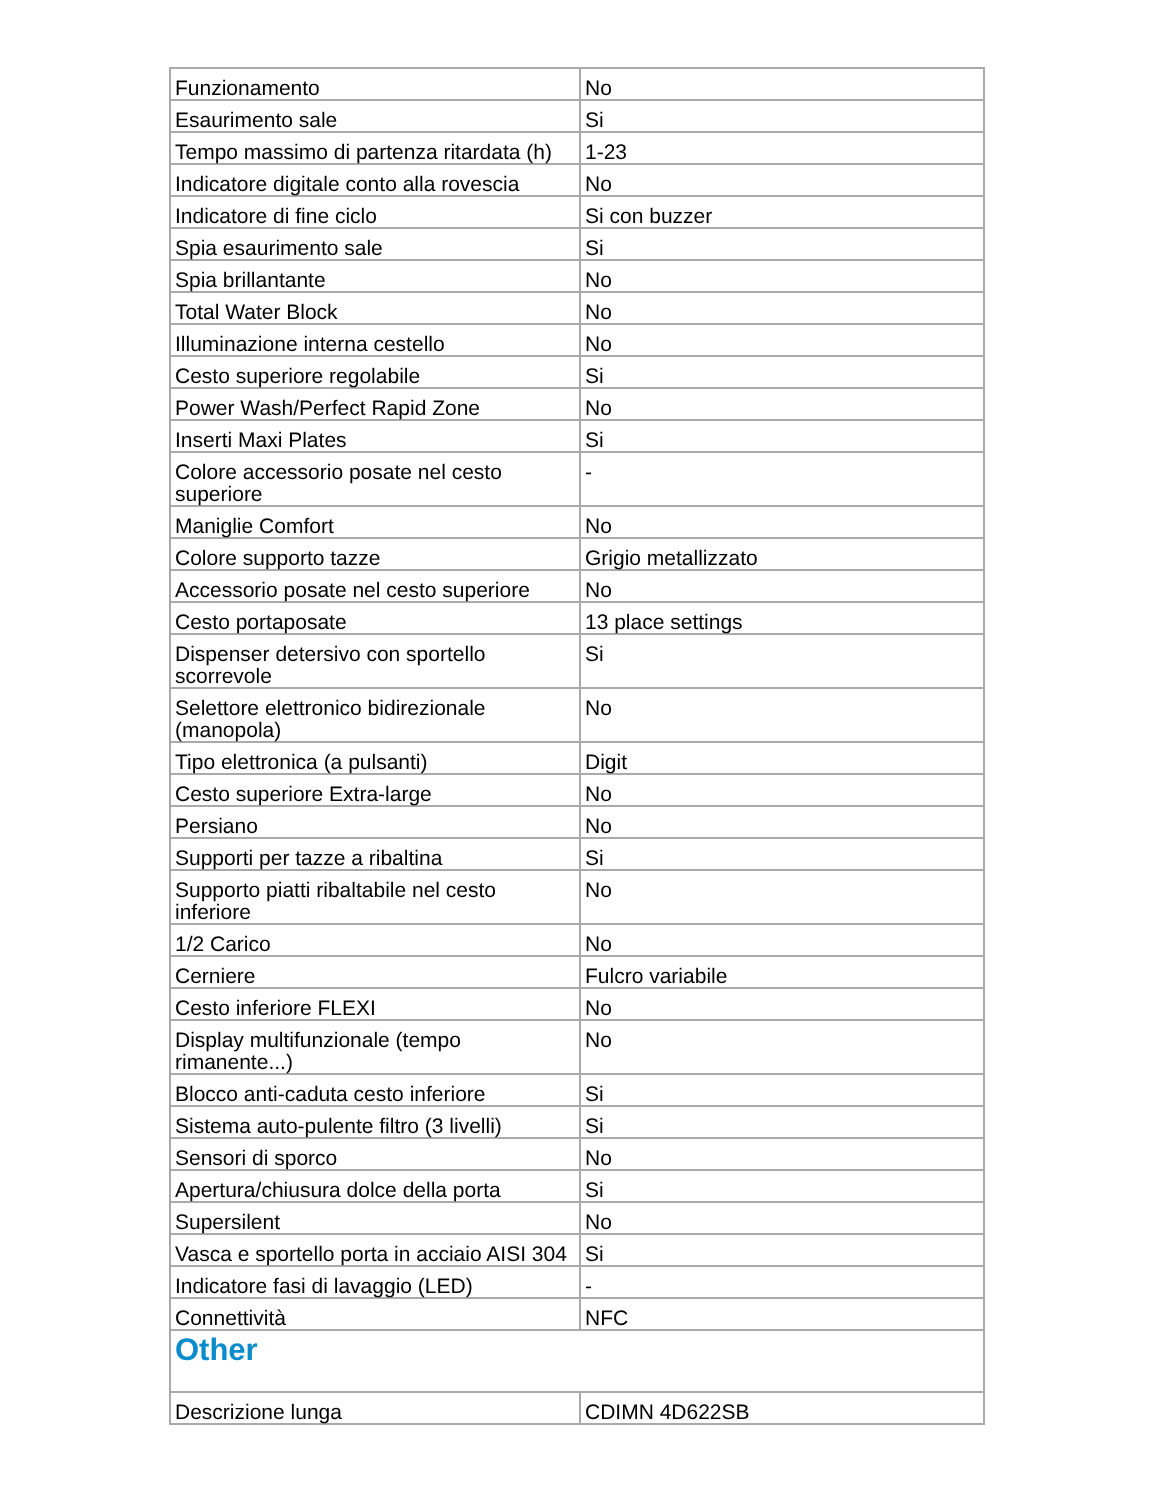| Funzionamento | No |
| Esaurimento sale | Si |
| Tempo massimo di partenza ritardata (h) | 1-23 |
| Indicatore digitale conto alla rovescia | No |
| Indicatore di fine ciclo | Si con buzzer |
| Spia esaurimento sale | Si |
| Spia brillantante | No |
| Total Water Block | No |
| Illuminazione interna cestello | No |
| Cesto superiore regolabile | Si |
| Power Wash/Perfect Rapid Zone | No |
| Inserti Maxi Plates | Si |
| Colore accessorio posate nel cesto superiore | - |
| Maniglie Comfort | No |
| Colore supporto tazze | Grigio metallizzato |
| Accessorio posate nel cesto superiore | No |
| Cesto portaposate | 13 place settings |
| Dispenser detersivo con sportello scorrevole | Si |
| Selettore elettronico bidirezionale (manopola) | No |
| Tipo elettronica (a pulsanti) | Digit |
| Cesto superiore Extra-large | No |
| Persiano | No |
| Supporti per tazze a ribaltina | Si |
| Supporto piatti ribaltabile nel cesto inferiore | No |
| 1/2 Carico | No |
| Cerniere | Fulcro variabile |
| Cesto inferiore FLEXI | No |
| Display multifunzionale (tempo rimanente...) | No |
| Blocco anti-caduta cesto inferiore | Si |
| Sistema auto-pulente filtro (3 livelli) | Si |
| Sensori di sporco | No |
| Apertura/chiusura dolce della porta | Si |
| Supersilent | No |
| Vasca e sportello porta in acciaio AISI 304 | Si |
| Indicatore fasi di lavaggio (LED) | - |
| Connettività | NFC |
| Other | |
| Descrizione lunga | CDIMN 4D622SB |